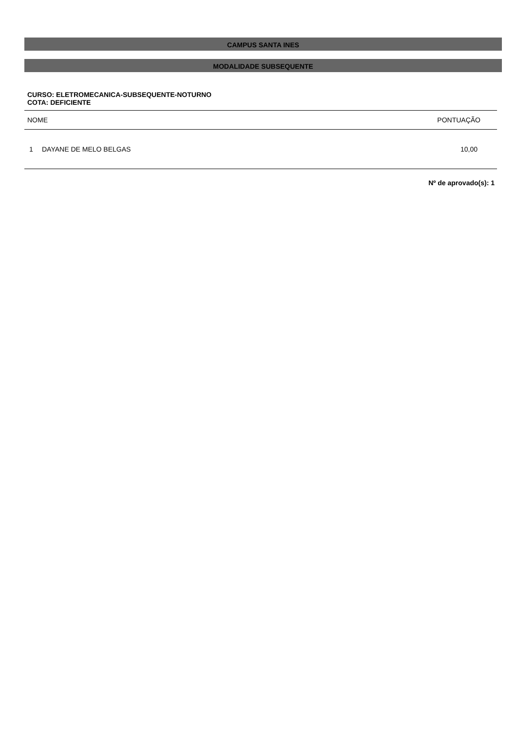CAMPUS SANTA INES
MODALIDADE SUBSEQUENTE
CURSO: ELETROMECANICA-SUBSEQUENTE-NOTURNO
COTA: DEFICIENTE
| NOME | | PONTUAÇÃO |
| --- | --- | --- |
| 1 | DAYANE DE MELO BELGAS | 10,00 |
Nº de aprovado(s): 1